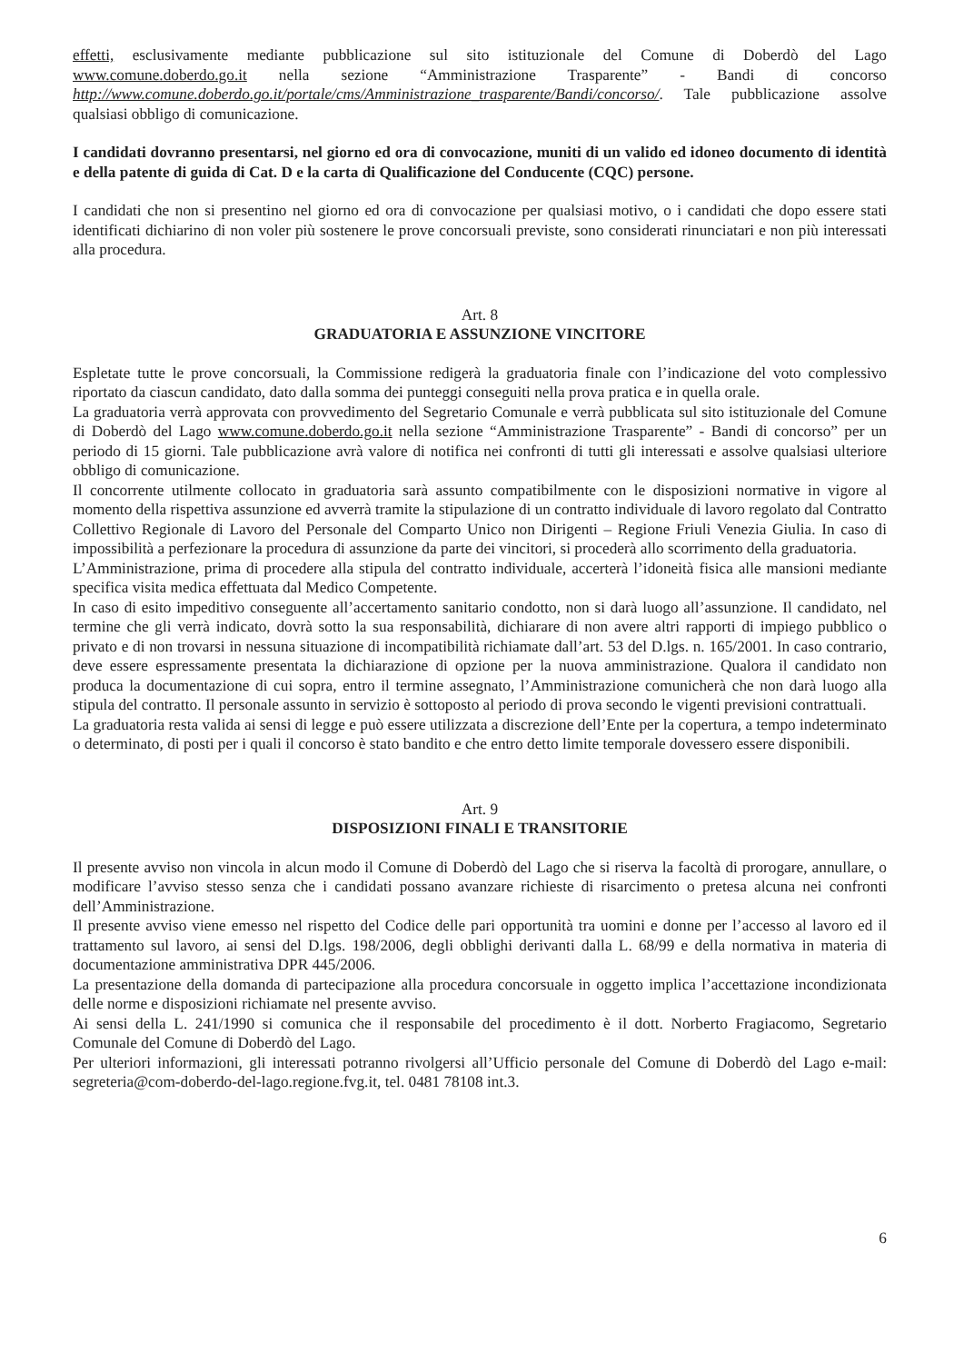effetti, esclusivamente mediante pubblicazione sul sito istituzionale del Comune di Doberdò del Lago www.comune.doberdo.go.it nella sezione “Amministrazione Trasparente” - Bandi di concorso http://www.comune.doberdo.go.it/portale/cms/Amministrazione_trasparente/Bandi/concorso/. Tale pubblicazione assolve qualsiasi obbligo di comunicazione.
I candidati dovranno presentarsi, nel giorno ed ora di convocazione, muniti di un valido ed idoneo documento di identità e della patente di guida di Cat. D e la carta di Qualificazione del Conducente (CQC) persone.
I candidati che non si presentino nel giorno ed ora di convocazione per qualsiasi motivo, o i candidati che dopo essere stati identificati dichiarino di non voler più sostenere le prove concorsuali previste, sono considerati rinunciatari e non più interessati alla procedura.
Art. 8
GRADUATORIA E ASSUNZIONE VINCITORE
Espletate tutte le prove concorsuali, la Commissione redigerà la graduatoria finale con l’indicazione del voto complessivo riportato da ciascun candidato, dato dalla somma dei punteggi conseguiti nella prova pratica e in quella orale.
La graduatoria verrà approvata con provvedimento del Segretario Comunale e verrà pubblicata sul sito istituzionale del Comune di Doberdò del Lago www.comune.doberdo.go.it nella sezione “Amministrazione Trasparente” - Bandi di concorso” per un periodo di 15 giorni. Tale pubblicazione avrà valore di notifica nei confronti di tutti gli interessati e assolve qualsiasi ulteriore obbligo di comunicazione.
Il concorrente utilmente collocato in graduatoria sarà assunto compatibilmente con le disposizioni normative in vigore al momento della rispettiva assunzione ed avverrà tramite la stipulazione di un contratto individuale di lavoro regolato dal Contratto Collettivo Regionale di Lavoro del Personale del Comparto Unico non Dirigenti – Regione Friuli Venezia Giulia. In caso di impossibilità a perfezionare la procedura di assunzione da parte dei vincitori, si procederà allo scorrimento della graduatoria.
L’Amministrazione, prima di procedere alla stipula del contratto individuale, accerterà l’idoneità fisica alle mansioni mediante specifica visita medica effettuata dal Medico Competente.
In caso di esito impeditivo conseguente all’accertamento sanitario condotto, non si darà luogo all’assunzione. Il candidato, nel termine che gli verrà indicato, dovrà sotto la sua responsabilità, dichiarare di non avere altri rapporti di impiego pubblico o privato e di non trovarsi in nessuna situazione di incompatibilità richiamate dall’art. 53 del D.lgs. n. 165/2001. In caso contrario, deve essere espressamente presentata la dichiarazione di opzione per la nuova amministrazione. Qualora il candidato non produca la documentazione di cui sopra, entro il termine assegnato, l’Amministrazione comunicherà che non darà luogo alla stipula del contratto. Il personale assunto in servizio è sottoposto al periodo di prova secondo le vigenti previsioni contrattuali.
La graduatoria resta valida ai sensi di legge e può essere utilizzata a discrezione dell’Ente per la copertura, a tempo indeterminato o determinato, di posti per i quali il concorso è stato bandito e che entro detto limite temporale dovessero essere disponibili.
Art. 9
DISPOSIZIONI FINALI E TRANSITORIE
Il presente avviso non vincola in alcun modo il Comune di Doberdò del Lago che si riserva la facoltà di prorogare, annullare, o modificare l’avviso stesso senza che i candidati possano avanzare richieste di risarcimento o pretesa alcuna nei confronti dell’Amministrazione.
Il presente avviso viene emesso nel rispetto del Codice delle pari opportunità tra uomini e donne per l’accesso al lavoro ed il trattamento sul lavoro, ai sensi del D.lgs. 198/2006, degli obblighi derivanti dalla L. 68/99 e della normativa in materia di documentazione amministrativa DPR 445/2006.
La presentazione della domanda di partecipazione alla procedura concorsuale in oggetto implica l’accettazione incondizionata delle norme e disposizioni richiamate nel presente avviso.
Ai sensi della L. 241/1990 si comunica che il responsabile del procedimento è il dott. Norberto Fragiacomo, Segretario Comunale del Comune di Doberdò del Lago.
Per ulteriori informazioni, gli interessati potranno rivolgersi all’Ufficio personale del Comune di Doberdò del Lago e-mail: segreteria@com-doberdo-del-lago.regione.fvg.it, tel. 0481 78108 int.3.
6